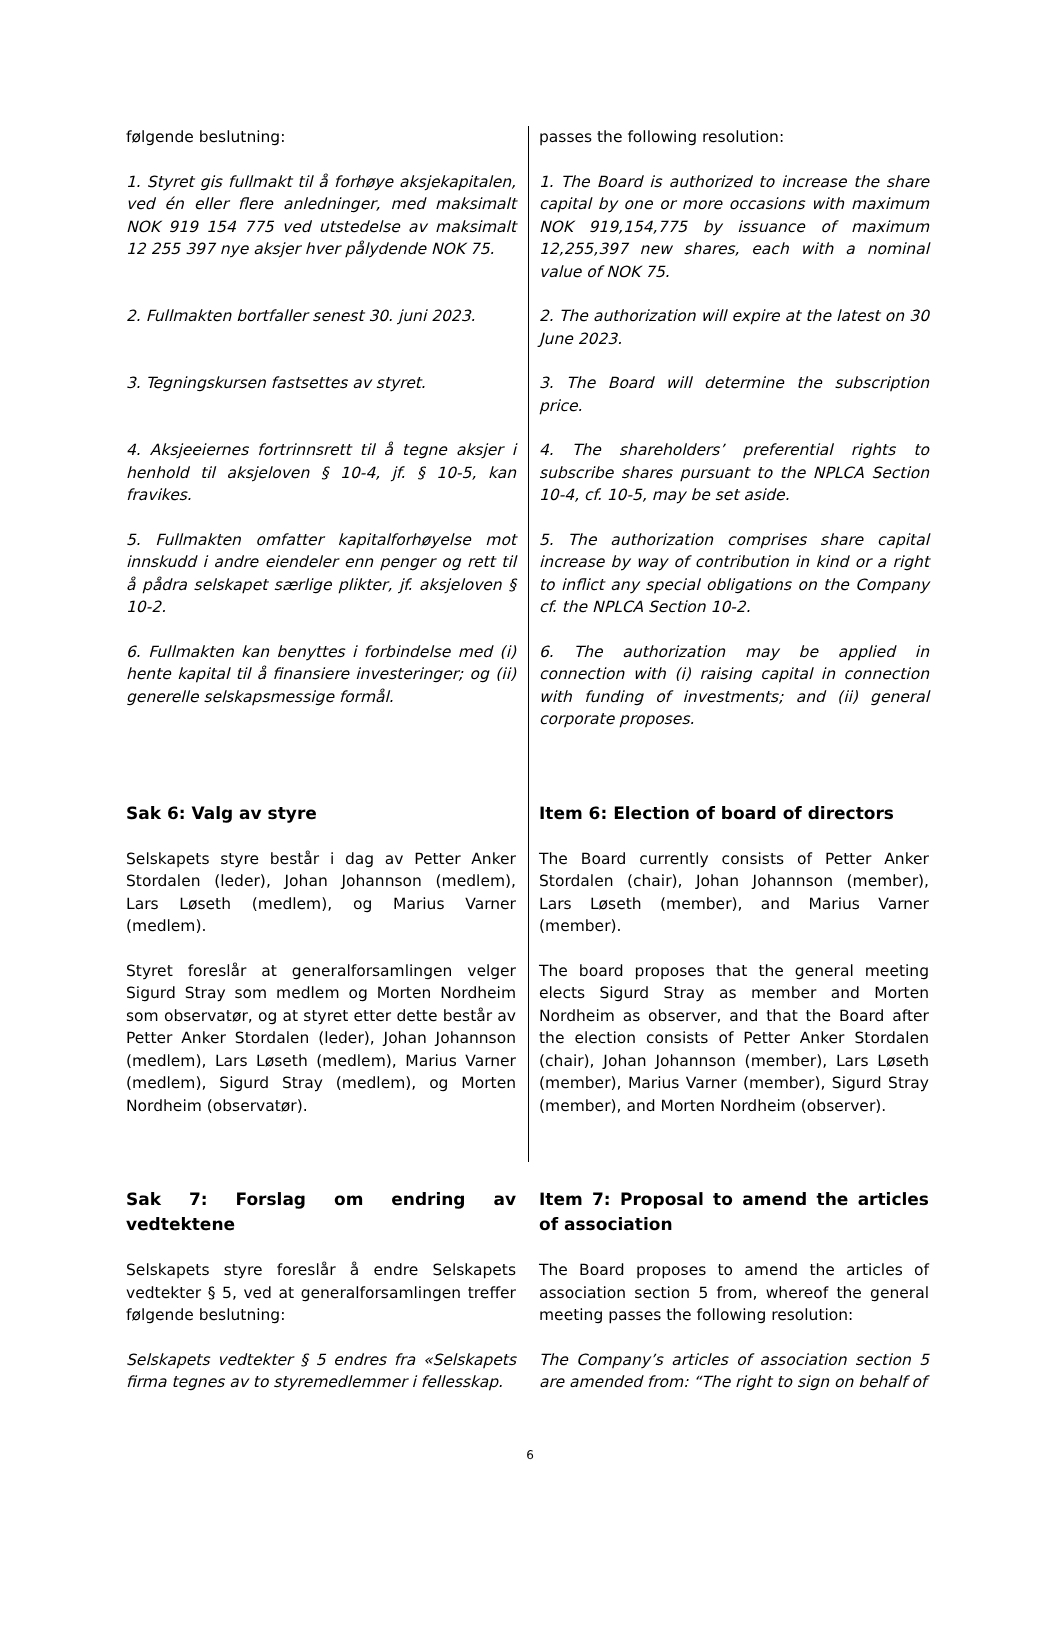følgende beslutning: passes the following resolution:
1. Styret gis fullmakt til å forhøye aksjekapitalen, ved én eller flere anledninger, med maksimalt NOK 919 154 775 ved utstedelse av maksimalt 12 255 397 nye aksjer hver pålydende NOK 75.
1. The Board is authorized to increase the share capital by one or more occasions with maximum NOK 919,154,775 by issuance of maximum 12,255,397 new shares, each with a nominal value of NOK 75.
2. Fullmakten bortfaller senest 30. juni 2023.
2. The authorization will expire at the latest on 30 June 2023.
3. Tegningskursen fastsettes av styret. 3. The Board will determine the subscription price.
4. Aksjeeiernes fortrinnsrett til å tegne aksjer i henhold til aksjeloven § 10-4, jf. § 10-5, kan fravikes.
4. The shareholders’ preferential rights to subscribe shares pursuant to the NPLCA Section 10-4, cf. 10-5, may be set aside.
5. Fullmakten omfatter kapitalforhøyelse mot innskudd i andre eiendeler enn penger og rett til å pådra selskapet særlige plikter, jf. aksjeloven § 10-2.
5. The authorization comprises share capital increase by way of contribution in kind or a right to inflict any special obligations on the Company cf. the NPLCA Section 10-2.
6. Fullmakten kan benyttes i forbindelse med (i) hente kapital til å finansiere investeringer; og (ii) generelle selskapsmessige formål.
6. The authorization may be applied in connection with (i) raising capital in connection with funding of investments; and (ii) general corporate proposes.
Sak 6: Valg av styre Item 6: Election of board of directors
Selskapets styre består i dag av Petter Anker Stordalen (leder), Johan Johannson (medlem), Lars Løseth (medlem), og Marius Varner (medlem).
The Board currently consists of Petter Anker Stordalen (chair), Johan Johannson (member), Lars Løseth (member), and Marius Varner (member).
Styret foreslår at generalforsamlingen velger Sigurd Stray som medlem og Morten Nordheim som observatør, og at styret etter dette består av Petter Anker Stordalen (leder), Johan Johannson (medlem), Lars Løseth (medlem), Marius Varner (medlem), Sigurd Stray (medlem), og Morten Nordheim (observatør).
The board proposes that the general meeting elects Sigurd Stray as member and Morten Nordheim as observer, and that the Board after the election consists of Petter Anker Stordalen (chair), Johan Johannson (member), Lars Løseth (member), Marius Varner (member), Sigurd Stray (member), and Morten Nordheim (observer).
Sak 7: Forslag om endring av vedtektene Item 7: Proposal to amend the articles of association
Selskapets styre foreslår å endre Selskapets vedtekter § 5, ved at generalforsamlingen treffer følgende beslutning:
The Board proposes to amend the articles of association section 5 from, whereof the general meeting passes the following resolution:
Selskapets vedtekter § 5 endres fra «Selskapets firma tegnes av to styremedlemmer i fellesskap.
The Company’s articles of association section 5 are amended from: “The right to sign on behalf of
6